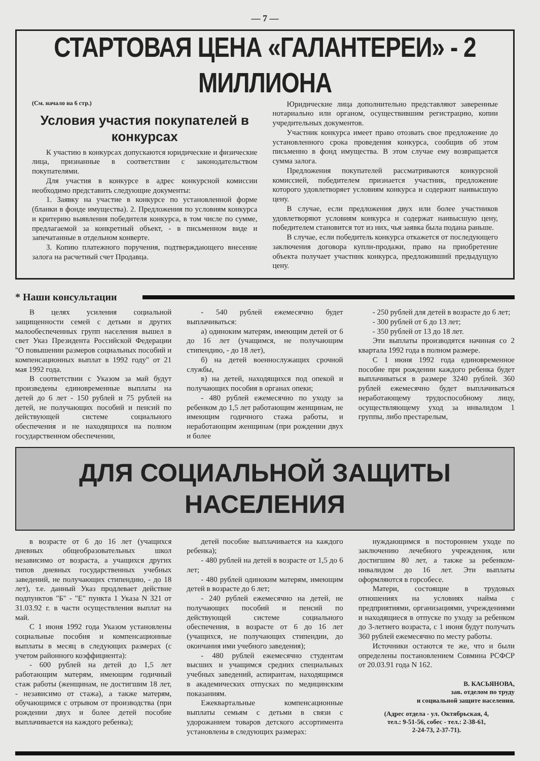— 7 —
СТАРТОВАЯ ЦЕНА «ГАЛАНТЕРЕИ» - 2 МИЛЛИОНА
(См. начало на 6 стр.)
Условия участия покупателей в конкурсах
К участию в конкурсах допускаются юридические и физические лица, признанные в соответствии с законодательством покупателями.
Для участия в конкурсе в адрес конкурсной комиссии необходимо представить следующие документы:
1. Заявку на участие в конкурсе по установленной форме (бланки в фонде имущества). 2. Предложения по условиям конкурса и критерию выявления победителя конкурса, в том числе по сумме, предлагаемой за конкретный объект, - в письменном виде и запечатанные в отдельном конверте.
3. Копию платежного поручения, подтверждающего внесение залога на расчетный счет Продавца.
Юридические лица дополнительно представляют заверенные нотариально или органом, осуществившим регистрацию, копии учредительных документов.
Участник конкурса имеет право отозвать свое предложение до установленного срока проведения конкурса, сообщив об этом письменно в фонд имущества. В этом случае ему возвращается сумма залога.
Предложения покупателей рассматриваются конкурсной комиссией, победителем признается участник, предложение которого удовлетворяет условиям конкурса и содержит наивысшую цену.
В случае, если предложения двух или более участников удовлетворяют условиям конкурса и содержат наивысшую цену, победителем становится тот из них, чья заявка была подана раньше.
В случае, если победитель конкурса откажется от последующего заключения договора купли-продажи, право на приобретение объекта получает участник конкурса, предложивший предыдущую цену.
* Наши консультации
В целях усиления социальной защищенности семей с детьми и других малообеспеченных групп населения вышел в свет Указ Президента Российской Федерации "О повышении размеров социальных пособий и компенсационных выплат в 1992 году" от 21 мая 1992 года.
В соответствии с Указом за май будут произведены единовременные выплаты на детей до 6 лет - 150 рублей и 75 рублей на детей, не получающих пособий и пенсий по действующей системе социального обеспечения и не находящихся на полном государственном обеспечении,
- 540 рублей ежемесячно будет выплачиваться:
а) одиноким матерям, имеющим детей от 6 до 16 лет (учащимся, не получающим стипендию, - до 18 лет),
б) на детей военнослужащих срочной службы,
в) на детей, находящихся под опекой и получающих пособия в органах опеки;
- 480 рублей ежемесячно по уходу за ребенком до 1,5 лет работающим женщинам, не имеющим годичного стажа работы, и неработающим женщинам (при рождении двух и более
- 250 рублей для детей в возрасте до 6 лет;
- 300 рублей от 6 до 13 лет;
- 350 рублей от 13 до 18 лет.
Эти выплаты производятся начиная со 2 квартала 1992 года в полном размере.
С 1 июня 1992 года единовременное пособие при рождении каждого ребенка будет выплачиваться в размере 3240 рублей. 360 рублей ежемесячно будет выплачиваться неработающему трудоспособному лицу, осуществляющему уход за инвалидом 1 группы, либо престарелым,
ДЛЯ СОЦИАЛЬНОЙ ЗАЩИТЫ НАСЕЛЕНИЯ
в возрасте от 6 до 16 лет (учащихся дневных общеобразовательных школ независимо от возраста, а учащихся других типов дневных государственных учебных заведений, не получающих стипендию, - до 18 лет), т.е. данный Указ продлевает действие подпунктов "Б" - "Е" пункта 1 Указа N 321 от 31.03.92 г. в части осуществления выплат на май.
С 1 июня 1992 года Указом установлены социальные пособия и компенсационные выплаты в месяц в следующих размерах (с учетом районного коэффициента):
- 600 рублей на детей до 1,5 лет работающим матерям, имеющим годичный стаж работы (женщинам, не достигшим 18 лет, - независимо от стажа), а также матерям, обучающимся с отрывом от производства (при рождении двух и более детей пособие выплачивается на каждого ребенка);
детей пособие выплачивается на каждого ребенка);
- 480 рублей на детей в возрасте от 1,5 до 6 лет;
- 480 рублей одиноким матерям, имеющим детей в возрасте до 6 лет;
- 240 рублей ежемесячно на детей, не получающих пособий и пенсий по действующей системе социального обеспечения, в возрасте от 6 до 16 лет (учащихся, не получающих стипендии, до окончания ими учебного заведения);
- 480 рублей ежемесячно студентам высших и учащимся средних специальных учебных заведений, аспирантам, находящимся в академических отпусках по медицинским показаниям.
Ежеквартальные компенсационные выплаты семьям с детьми в связи с удорожанием товаров детского ассортимента установлены в следующих размерах:
нуждающимся в постороннем уходе по заключению лечебного учреждения, или достигшим 80 лет, а также за ребенком-инвалидом до 16 лет. Эти выплаты оформляются в горсобесе.
Матери, состоящие в трудовых отношениях на условиях найма с предприятиями, организациями, учреждениями и находящиеся в отпуске по уходу за ребенком до 3-летнего возраста, с 1 июня будут получать 360 рублей ежемесячно по месту работы.
Источники остаются те же, что и были определены постановлением Совмина РСФСР от 20.03.91 года N 162.
В. КАСЬЯНОВА,
зав. отделом по труду
и социальной защите населения.
(Адрес отдела - ул. Октябрьская, 4,
тел.: 9-51-56, собес - тел.: 2-38-61,
2-24-73, 2-37-71).